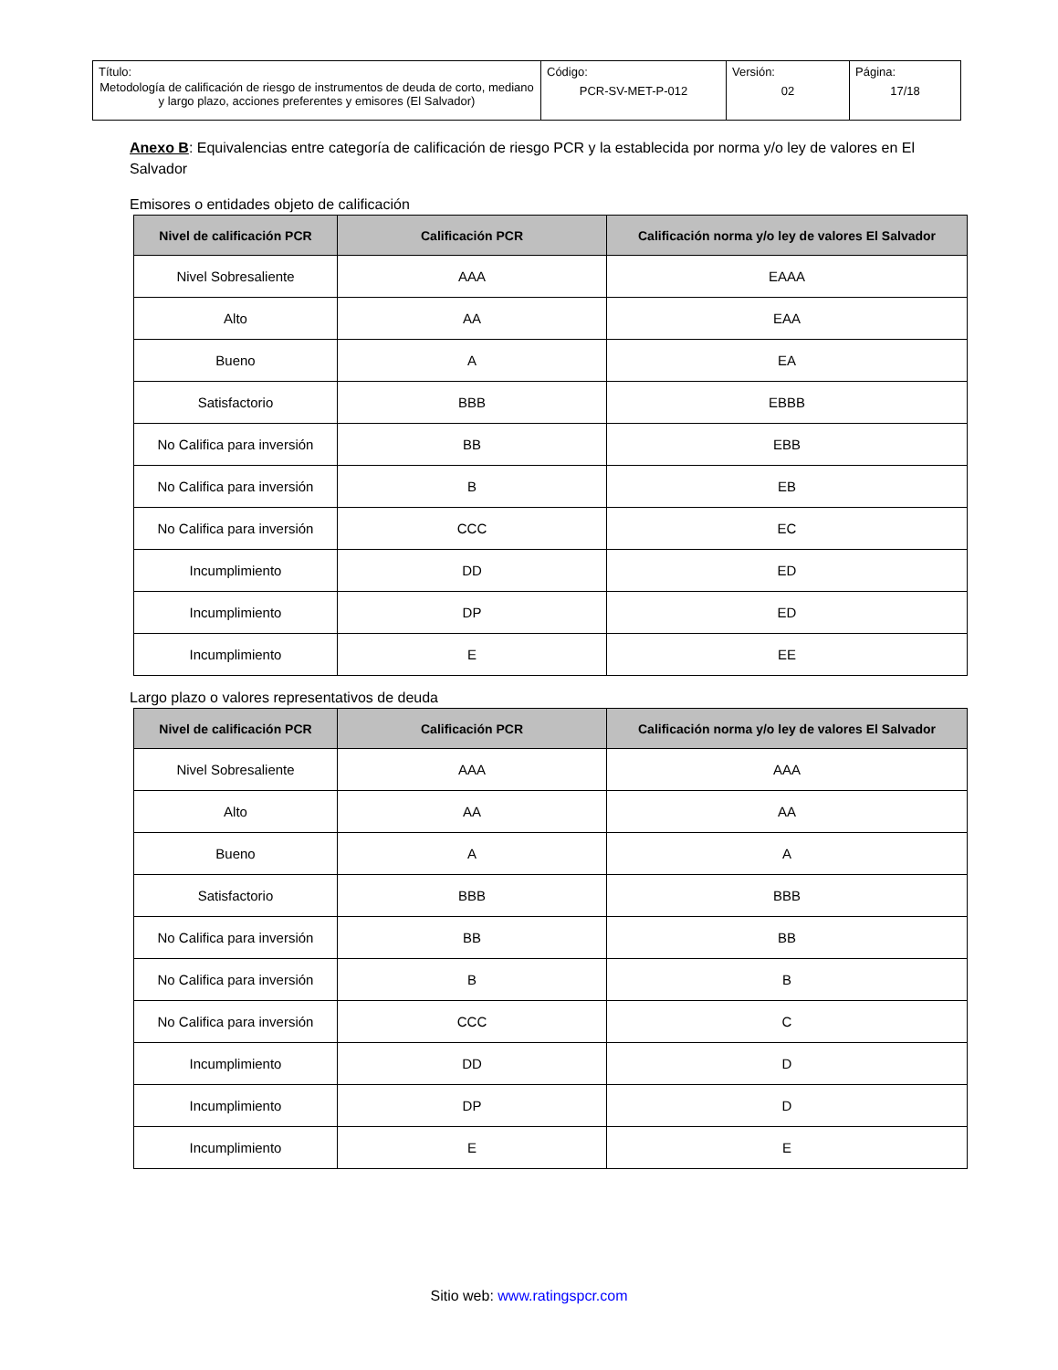| Título: Metodología de calificación de riesgo de instrumentos de deuda de corto, mediano y largo plazo, acciones preferentes y emisores (El Salvador) | Código: PCR-SV-MET-P-012 | Versión: 02 | Página: 17/18 |
Anexo B: Equivalencias entre categoría de calificación de riesgo PCR y la establecida por norma y/o ley de valores en El Salvador
Emisores o entidades objeto de calificación
| Nivel de calificación PCR | Calificación PCR | Calificación norma y/o ley de valores El Salvador |
| --- | --- | --- |
| Nivel Sobresaliente | AAA | EAAA |
| Alto | AA | EAA |
| Bueno | A | EA |
| Satisfactorio | BBB | EBBB |
| No Califica para inversión | BB | EBB |
| No Califica para inversión | B | EB |
| No Califica para inversión | CCC | EC |
| Incumplimiento | DD | ED |
| Incumplimiento | DP | ED |
| Incumplimiento | E | EE |
Largo plazo o valores representativos de deuda
| Nivel de calificación PCR | Calificación PCR | Calificación norma y/o ley de valores El Salvador |
| --- | --- | --- |
| Nivel Sobresaliente | AAA | AAA |
| Alto | AA | AA |
| Bueno | A | A |
| Satisfactorio | BBB | BBB |
| No Califica para inversión | BB | BB |
| No Califica para inversión | B | B |
| No Califica para inversión | CCC | C |
| Incumplimiento | DD | D |
| Incumplimiento | DP | D |
| Incumplimiento | E | E |
Sitio web: www.ratingspcr.com